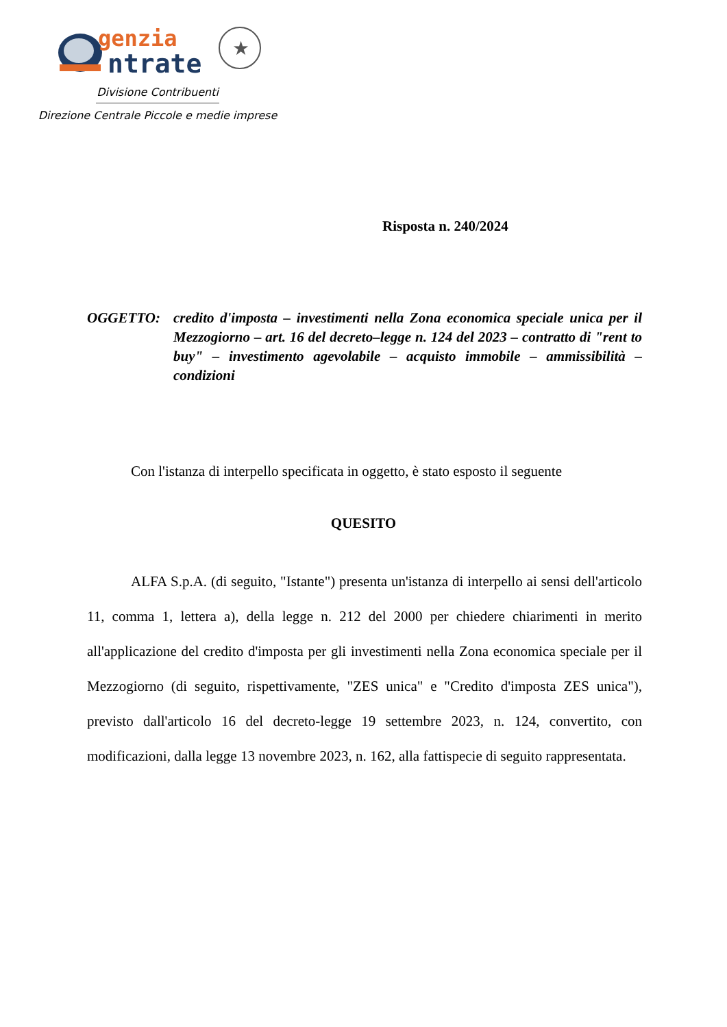genzia
ntrate
★
Divisione Contribuenti
Direzione Centrale Piccole e medie imprese
Risposta n. 240/2024
OGGETTO: credito d'imposta – investimenti nella Zona economica speciale unica per il Mezzogiorno – art. 16 del decreto–legge n. 124 del 2023 – contratto di "rent to buy" – investimento agevolabile – acquisto immobile – ammissibilità – condizioni
Con l'istanza di interpello specificata in oggetto, è stato esposto il seguente
QUESITO
ALFA S.p.A. (di seguito, "Istante") presenta un'istanza di interpello ai sensi dell'articolo 11, comma 1, lettera a), della legge n. 212 del 2000 per chiedere chiarimenti in merito all'applicazione del credito d'imposta per gli investimenti nella Zona economica speciale per il Mezzogiorno (di seguito, rispettivamente, "ZES unica" e "Credito d'imposta ZES unica"), previsto dall'articolo 16 del decreto-legge 19 settembre 2023, n. 124, convertito, con modificazioni, dalla legge 13 novembre 2023, n. 162, alla fattispecie di seguito rappresentata.